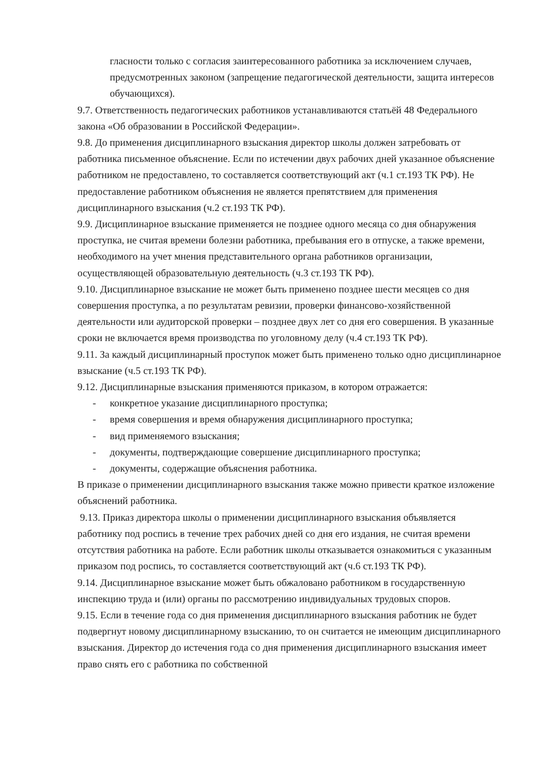гласности только с согласия заинтересованного работника за исключением случаев, предусмотренных законом (запрещение педагогической деятельности, защита интересов обучающихся).
9.7. Ответственность педагогических работников устанавливаются статьёй 48 Федерального закона «Об образовании в Российской Федерации».
9.8. До применения дисциплинарного взыскания директор школы должен затребовать от работника письменное объяснение. Если по истечении двух рабочих дней указанное объяснение работником не предоставлено, то составляется соответствующий акт (ч.1 ст.193 ТК РФ). Не предоставление работником объяснения не является препятствием для применения дисциплинарного взыскания (ч.2 ст.193 ТК РФ).
9.9. Дисциплинарное взыскание применяется не позднее одного месяца со дня обнаружения проступка, не считая времени болезни работника, пребывания его в отпуске, а также времени, необходимого на учет мнения представительного органа работников организации, осуществляющей образовательную деятельность (ч.3 ст.193 ТК РФ).
9.10. Дисциплинарное взыскание не может быть применено позднее шести месяцев со дня совершения проступка, а по результатам ревизии, проверки финансово-хозяйственной деятельности или аудиторской проверки – позднее двух лет со дня его совершения. В указанные сроки не включается время производства по уголовному делу (ч.4 ст.193 ТК РФ).
9.11. За каждый дисциплинарный проступок может быть применено только одно дисциплинарное взыскание (ч.5 ст.193 ТК РФ).
9.12. Дисциплинарные взыскания применяются приказом, в котором отражается:
- конкретное указание дисциплинарного проступка;
- время совершения и время обнаружения дисциплинарного проступка;
- вид применяемого взыскания;
- документы, подтверждающие совершение дисциплинарного проступка;
- документы, содержащие объяснения работника.
В приказе о применении дисциплинарного взыскания также можно привести краткое изложение объяснений работника.
9.13. Приказ директора школы о применении дисциплинарного взыскания объявляется работнику под роспись в течение трех рабочих дней со дня его издания, не считая времени отсутствия работника на работе. Если работник школы отказывается ознакомиться с указанным приказом под роспись, то составляется соответствующий акт (ч.6 ст.193 ТК РФ).
9.14. Дисциплинарное взыскание может быть обжаловано работником в государственную инспекцию труда и (или) органы по рассмотрению индивидуальных трудовых споров.
9.15. Если в течение года со дня применения дисциплинарного взыскания работник не будет подвергнут новому дисциплинарному взысканию, то он считается не имеющим дисциплинарного взыскания. Директор до истечения года со дня применения дисциплинарного взыскания имеет право снять его с работника по собственной